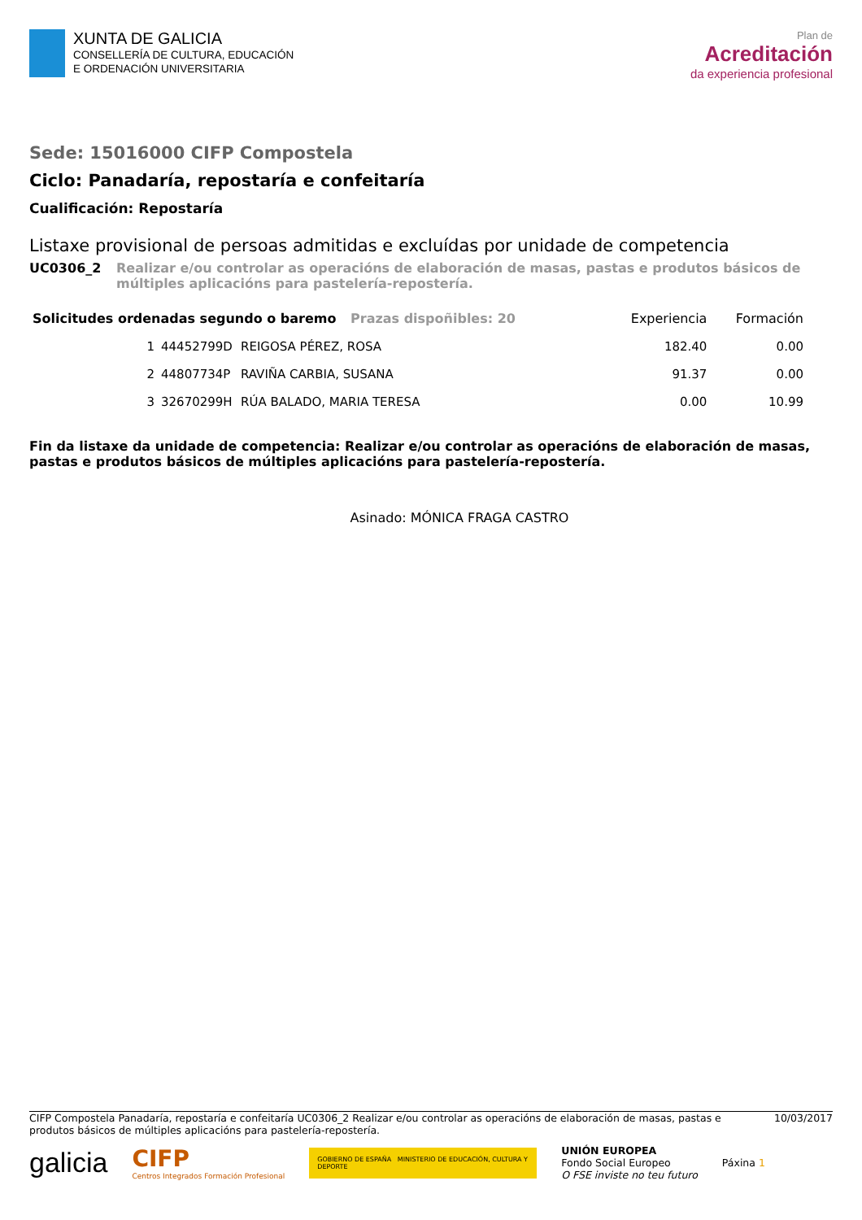XUNTA DE GALICIA
CONSELLERÍA DE CULTURA, EDUCACIÓN
E ORDENACIÓN UNIVERSITARIA
Plan de
Acreditación
da experiencia profesional
Sede: 15016000 CIFP Compostela
Ciclo: Panadaría, repostaría e confeitaría
Cualificación: Repostaría
Listaxe provisional de persoas admitidas e excluídas por unidade de competencia
UC0306_2 Realizar e/ou controlar as operacións de elaboración de masas, pastas e produtos básicos de múltiples aplicacións para pastelería-repostería.
| Solicitudes ordenadas segundo o baremo Prazas dispoñibles: 20 | | | Experiencia | Formación |
| --- | --- | --- | --- | --- |
| 1 | 44452799D | REIGOSA PÉREZ, ROSA | 182.40 | 0.00 |
| 2 | 44807734P | RAVIÑA CARBIA, SUSANA | 91.37 | 0.00 |
| 3 | 32670299H | RÚA BALADO, MARIA TERESA | 0.00 | 10.99 |
Fin da listaxe da unidade de competencia: Realizar e/ou controlar as operacións de elaboración de masas, pastas e produtos básicos de múltiples aplicacións para pastelería-repostería.
Asinado: MÓNICA FRAGA CASTRO
CIFP Compostela Panadaría, repostaría e confeitaría UC0306_2 Realizar e/ou controlar as operacións de elaboración de masas, pastas e produtos básicos de múltiples aplicacións para pastelería-repostería.
10/03/2017
galicia
CIFP
Centros Integrados Formación Profesional
GOBIERNO DE ESPAÑA MINISTERIO DE EDUCACIÓN, CULTURA Y DEPORTE
UNIÓN EUROPEA
Fondo Social Europeo
O FSE inviste no teu futuro
Páxina 1